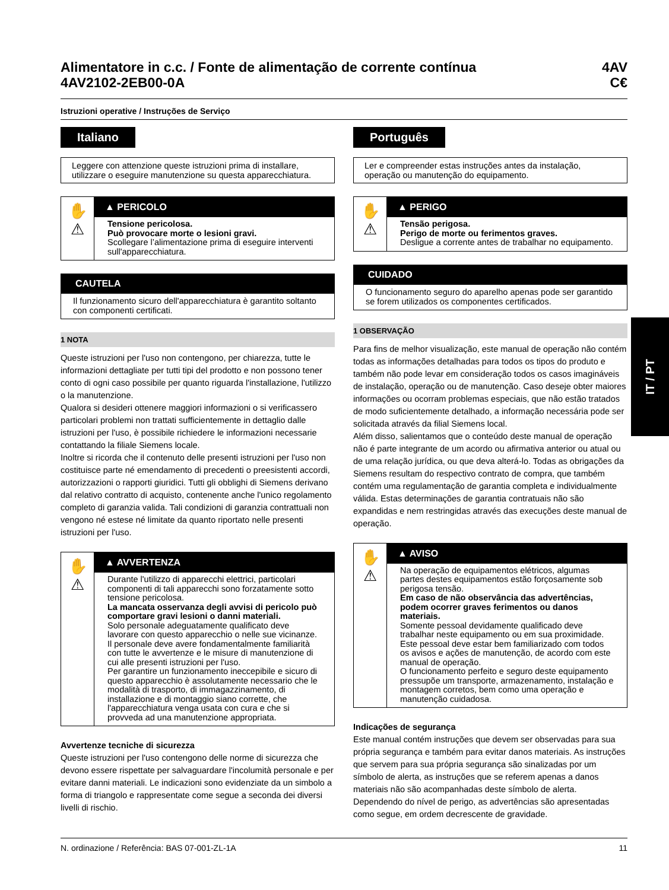Alimentatore in c.c. / Fonte de alimentação de corrente contínua
4AV2102-2EB00-0A
4AV
C€
Istruzioni operative / Instruções de Serviço
Italiano
Leggere con attenzione queste istruzioni prima di installare, utilizzare o eseguire manutenzione su questa apparecchiatura.
✋
⚠
▲ PERICOLO
Tensione pericolosa.
Può provocare morte o lesioni gravi.
Scollegare l’alimentazione prima di eseguire interventi sull'apparecchiatura.
CAUTELA
Il funzionamento sicuro dell'apparecchiatura è garantito soltanto con componenti certificati.
1 NOTA
Queste istruzioni per l'uso non contengono, per chiarezza, tutte le informazioni dettagliate per tutti tipi del prodotto e non possono tener conto di ogni caso possibile per quanto riguarda l'installazione, l'utilizzo o la manutenzione.
Qualora si desideri ottenere maggiori informazioni o si verificassero particolari problemi non trattati sufficientemente in dettaglio dalle istruzioni per l'uso, è possibile richiedere le informazioni necessarie contattando la filiale Siemens locale.
Inoltre si ricorda che il contenuto delle presenti istruzioni per l'uso non costituisce parte né emendamento di precedenti o preesistenti accordi, autorizzazioni o rapporti giuridici. Tutti gli obblighi di Siemens derivano dal relativo contratto di acquisto, contenente anche l'unico regolamento completo di garanzia valida. Tali condizioni di garanzia contrattuali non vengono né estese né limitate da quanto riportato nelle presenti istruzioni per l'uso.
✋
⚠
▲ AVVERTENZA
Durante l'utilizzo di apparecchi elettrici, particolari componenti di tali apparecchi sono forzatamente sotto tensione pericolosa.
La mancata osservanza degli avvisi di pericolo può comportare gravi lesioni o danni materiali.
Solo personale adeguatamente qualificato deve lavorare con questo apparecchio o nelle sue vicinanze. Il personale deve avere fondamentalmente familiarità con tutte le avvertenze e le misure di manutenzione di cui alle presenti istruzioni per l'uso.
Per garantire un funzionamento ineccepibile e sicuro di questo apparecchio è assolutamente necessario che le modalità di trasporto, di immagazzinamento, di installazione e di montaggio siano corrette, che l'apparecchiatura venga usata con cura e che si provveda ad una manutenzione appropriata.
Avvertenze tecniche di sicurezza
Queste istruzioni per l'uso contengono delle norme di sicurezza che devono essere rispettate per salvaguardare l'incolumità personale e per evitare danni materiali. Le indicazioni sono evidenziate da un simbolo a forma di triangolo e rappresentate come segue a seconda dei diversi livelli di rischio.
Português
Ler e compreender estas instruções antes da instalação, operação ou manutenção do equipamento.
✋
⚠
▲ PERIGO
Tensão perigosa.
Perigo de morte ou ferimentos graves.
Desligue a corrente antes de trabalhar no equipamento.
CUIDADO
O funcionamento seguro do aparelho apenas pode ser garantido se forem utilizados os componentes certificados.
1 OBSERVAÇÃO
Para fins de melhor visualização, este manual de operação não contém todas as informações detalhadas para todos os tipos do produto e também não pode levar em consideração todos os casos imagináveis de instalação, operação ou de manutenção. Caso deseje obter maiores informações ou ocorram problemas especiais, que não estão tratados de modo suficientemente detalhado, a informação necessária pode ser solicitada através da filial Siemens local.
Além disso, salientamos que o conteúdo deste manual de operação não é parte integrante de um acordo ou afirmativa anterior ou atual ou de uma relação jurídica, ou que deva alterá-lo. Todas as obrigações da Siemens resultam do respectivo contrato de compra, que também contém uma regulamentação de garantia completa e individualmente válida. Estas determinações de garantia contratuais não são expandidas e nem restringidas através das execuções deste manual de operação.
✋
⚠
▲ AVISO
Na operação de equipamentos elétricos, algumas partes destes equipamentos estão forçosamente sob perigosa tensão.
Em caso de não observância das advertências, podem ocorrer graves ferimentos ou danos materiais.
Somente pessoal devidamente qualificado deve trabalhar neste equipamento ou em sua proximidade. Este pessoal deve estar bem familiarizado com todos os avisos e ações de manutenção, de acordo com este manual de operação.
O funcionamento perfeito e seguro deste equipamento pressupõe um transporte, armazenamento, instalação e montagem corretos, bem como uma operação e manutenção cuidadosa.
Indicações de segurança
Este manual contém instruções que devem ser observadas para sua própria segurança e também para evitar danos materiais. As instruções que servem para sua própria segurança são sinalizadas por um símbolo de alerta, as instruções que se referem apenas a danos materiais não são acompanhadas deste símbolo de alerta. Dependendo do nível de perigo, as advertências são apresentadas como segue, em ordem decrescente de gravidade.
IT / PT
N. ordinazione / Referência: BAS 07-001-ZL-1A 11